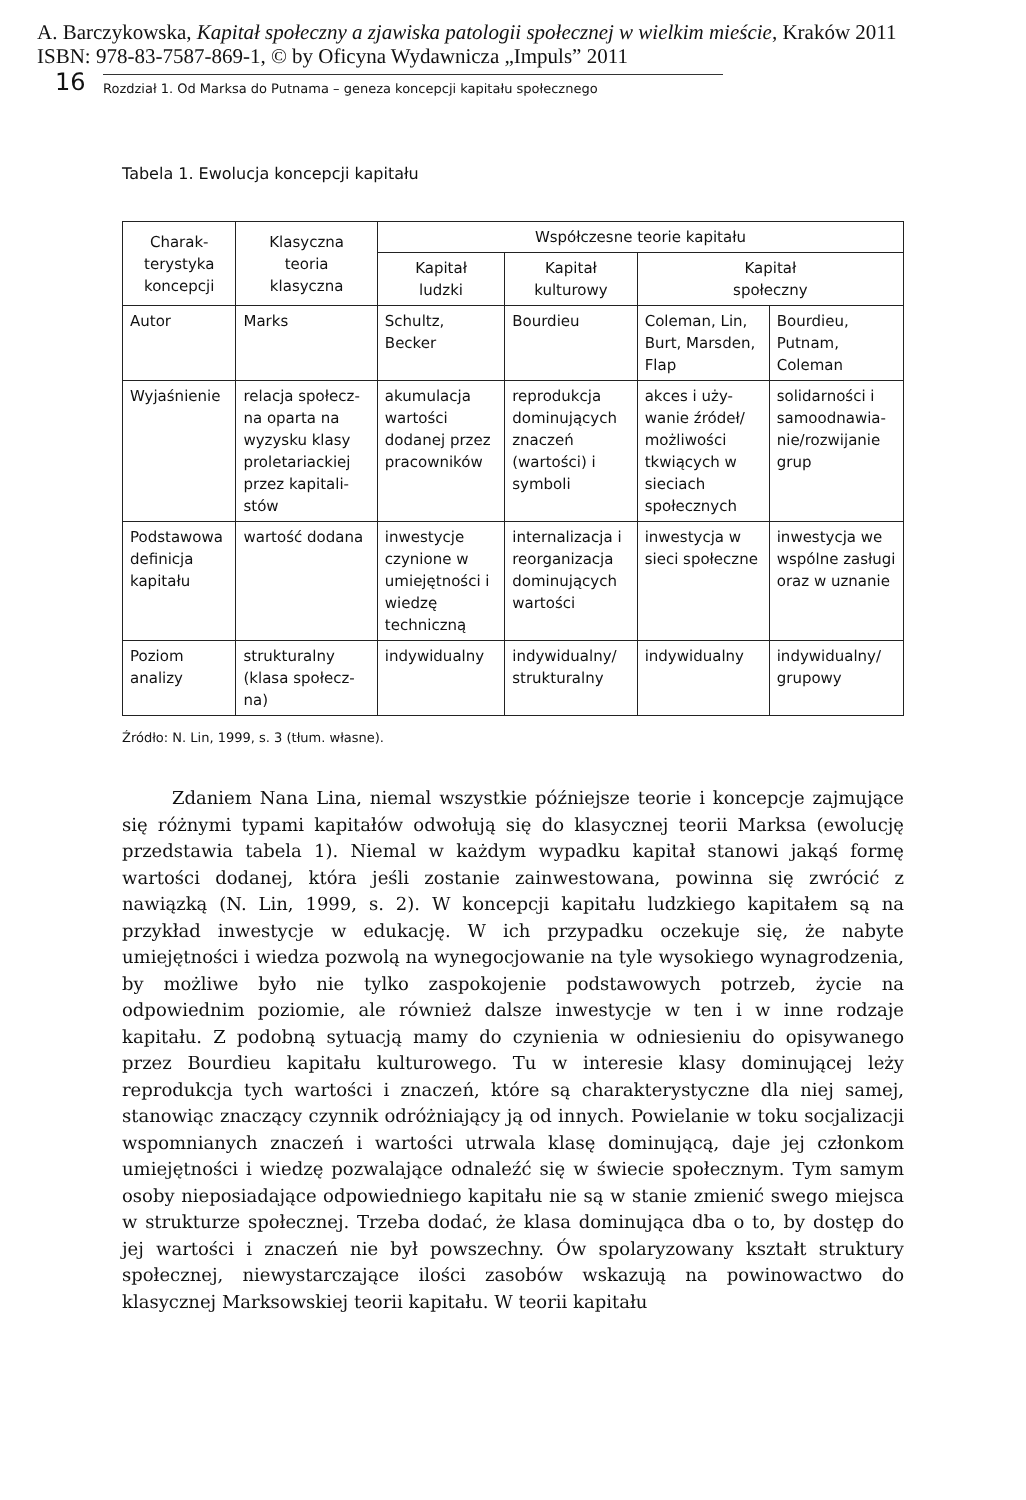A. Barczykowska, Kapitał społeczny a zjawiska patologii społecznej w wielkim mieście, Kraków 2011
ISBN: 978-83-7587-869-1, © by Oficyna Wydawnicza „Impuls” 2011
16 Rozdział 1. Od Marksa do Putnama – geneza koncepcji kapitału społecznego
Tabela 1. Ewolucja koncepcji kapitału
| Charak- terystyka koncepcji | Klasyczna teoria klasyczna | Współczesne teorie kapitału | | | |
| --- | --- | --- | --- | --- | --- |
| | | Kapitał ludzki | Kapitał kulturowy | Kapitał społeczny | |
| Autor | Marks | Schultz, Becker | Bourdieu | Coleman, Lin, Burt, Marsden, Flap | Bourdieu, Putnam, Coleman |
| Wyjaśnienie | relacja społecz-na oparta na wyzysku klasy proletariackiej przez kapitali-stów | akumulacja wartości dodanej przez pracowników | reprodukcja dominujących znaczeń (wartości) i symboli | akces i uży-wanie źródeł/ możliwości tkwiących w sieciach społecznych | solidarności i samoodnawia-nie/rozwijanie grup |
| Podstawowa definicja kapitału | wartość dodana | inwestycje czynione w umiejętności i wiedzę techniczną | internalizacja i reorganizacja dominujących wartości | inwestycja w sieci społeczne | inwestycja we wspólne zasługi oraz w uznanie |
| Poziom analizy | strukturalny (klasa społecz-na) | indywidualny | indywidualny/ strukturalny | indywidualny | indywidualny/ grupowy |
Źródło: N. Lin, 1999, s. 3 (tłum. własne).
Zdaniem Nana Lina, niemal wszystkie późniejsze teorie i koncepcje zajmujące się różnymi typami kapitałów odwołują się do klasycznej teorii Marksa (ewolucję przedstawia tabela 1). Niemal w każdym wypadku kapitał stanowi jakąś formę wartości dodanej, która jeśli zostanie zainwestowana, powinna się zwrócić z nawiązką (N. Lin, 1999, s. 2). W koncepcji kapitału ludzkiego kapitałem są na przykład inwestycje w edukację. W ich przypadku oczekuje się, że nabyte umiejętności i wiedza pozwolą na wynegocjowanie na tyle wysokiego wynagrodzenia, by możliwe było nie tylko zaspokojenie podstawowych potrzeb, życie na odpowiednim poziomie, ale również dalsze inwestycje w ten i w inne rodzaje kapitału. Z podobną sytuacją mamy do czynienia w odniesieniu do opisywanego przez Bourdieu kapitału kulturowego. Tu w interesie klasy dominującej leży reprodukcja tych wartości i znaczeń, które są charakterystyczne dla niej samej, stanowiąc znaczący czynnik odróżniający ją od innych. Powielanie w toku socjalizacji wspomnianych znaczeń i wartości utrwala klasę dominującą, daje jej członkom umiejętności i wiedzę pozwalające odnaleźć się w świecie społecznym. Tym samym osoby nieposiadające odpowiedniego kapitału nie są w stanie zmienić swego miejsca w strukturze społecznej. Trzeba dodać, że klasa dominująca dba o to, by dostęp do jej wartości i znaczeń nie był powszechny. Ów spolaryzowany kształt struktury społecznej, niewystarczające ilości zasobów wskazują na powinowactwo do klasycznej Marksowskiej teorii kapitału. W teorii kapitału